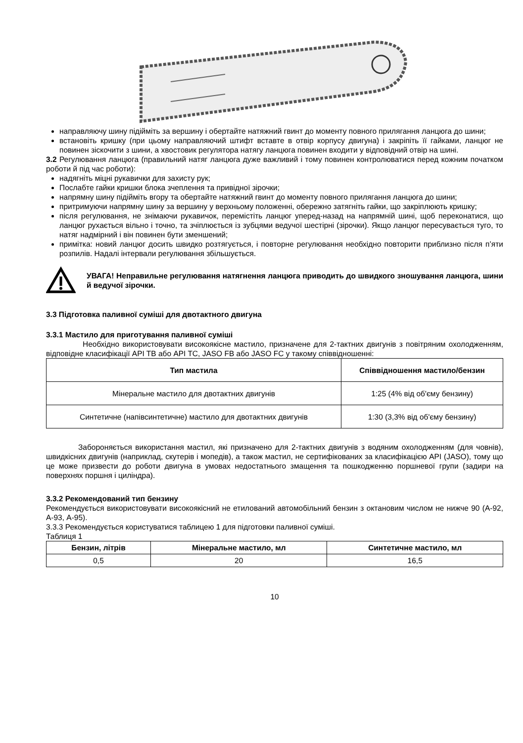направляючу шину підійміть за вершину і обертайте натяжний гвинт до моменту повного прилягання ланцюга до шини;
встановіть кришку (при цьому направляючий штифт вставте в отвір корпусу двигуна) і закріпіть її гайками, ланцюг не повинен зіскочити з шини, а хвостовик регулятора натягу ланцюга повинен входити у відповідний отвір на шині.
3.2 Регулювання ланцюга (правильний натяг ланцюга дуже важливий і тому повинен контролюватися перед кожним початком роботи й під час роботи):
надягніть міцні рукавички для захисту рук;
Послабте гайки кришки блока зчеплення та привідної зірочки;
напрямну шину підійміть вгору та обертайте натяжний гвинт до моменту повного прилягання ланцюга до шини;
притримуючи напрямну шину за вершину у верхньому положенні, обережно затягніть гайки, що закріплюють кришку;
після регулювання, не знімаючи рукавичок, перемістіть ланцюг уперед-назад на напрямній шині, щоб переконатися, що ланцюг рухається вільно і точно, та зчіплюється із зубцями ведучої шестірні (зірочки). Якщо ланцюг пересувається туго, то натяг надмірний і він повинен бути зменшений;
примітка: новий ланцюг досить швидко розтягується, і повторне регулювання необхідно повторити приблизно після п’яти розпилів. Надалі інтервали регулювання збільшується.
УВАГА! Неправильне регулювання натягнення ланцюга приводить до швидкого зношування ланцюга, шини й ведучої зірочки.
3.3 Підготовка паливної суміші для двотактного двигуна
3.3.1 Мастило для приготування паливної суміші
Необхідно використовувати високоякісне мастило, призначене для 2-тактних двигунів з повітряним охолодженням, відповідне класифікації API TB або API TC, JASO FB або JASO FC у такому співвідношенні:
| Тип мастила | Співвідношення мастило/бензин |
| --- | --- |
| Мінеральне мастило для двотактних двигунів | 1:25 (4% від об'єму бензину) |
| Синтетичне (напівсинтетичне) мастило для двотактних двигунів | 1:30 (3,3% від об'єму бензину) |
Забороняється використання мастил, які призначено для 2-тактних двигунів з водяним охолодженням (для човнів), швидкісних двигунів (наприклад, скутерів і мопедів), а також мастил, не сертифікованих за класифікацією API (JASO), тому що це може призвести до роботи двигуна в умовах недостатнього змащення та пошкодженню поршневої групи (задири на поверхнях поршня і циліндра).
3.3.2 Рекомендований тип бензину
Рекомендується використовувати високоякісний не етилований автомобільний бензин з октановим числом не нижче 90 (А-92, А-93, А-95).
3.3.3 Рекомендується користуватися таблицею 1 для підготовки паливної суміші.
Таблиця 1
| Бензин, літрів | Мінеральне мастило, мл | Синтетичне мастило, мл |
| --- | --- | --- |
| 0,5 | 20 | 16,5 |
10